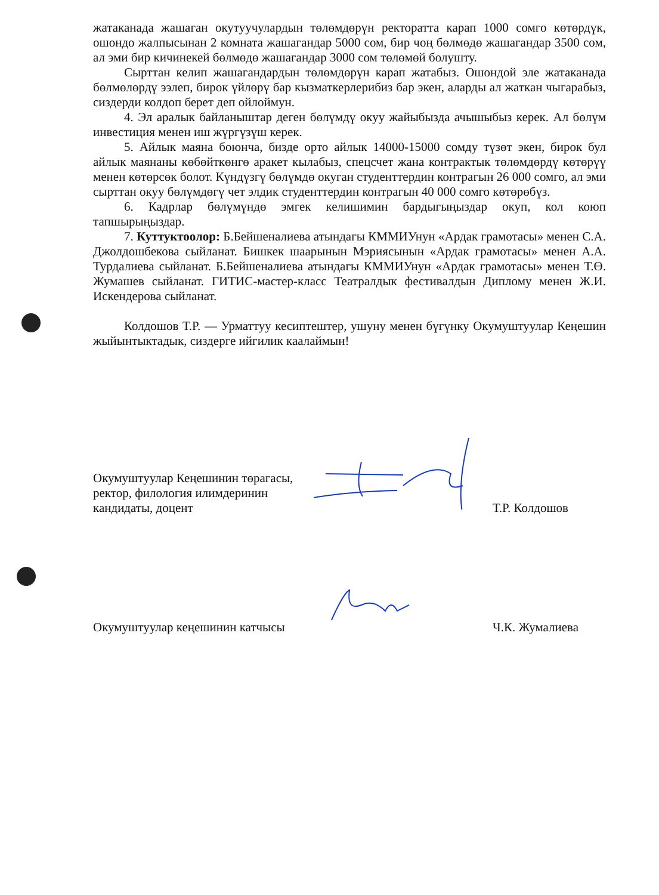жатаканада жашаган окутуучулардын төлөмдөрүн ректоратта карап 1000 сомго көтөрдүк, ошондо жалпысынан 2 комната жашагандар 5000 сом, бир чоң бөлмөдө жашагандар 3500 сом, ал эми бир кичинекей бөлмөдө жашагандар 3000 сом төлөмөй болушту.
Сырттан келип жашагандардын төлөмдөрүн карап жатабыз. Ошондой эле жатаканада бөлмөлөрдү ээлеп, бирок үйлөрү бар кызматкерлерибиз бар экен, аларды ал жаткан чыгарабыз, сиздерди колдоп берет деп ойлоймун.
4. Эл аралык байланыштар деген бөлүмдү окуу жайыбызда ачышыбыз керек. Ал бөлүм инвестиция менен иш жүргүзүш керек.
5. Айлык маяна боюнча, бизде орто айлык 14000-15000 сомду түзөт экен, бирок бул айлык маянаны көбөйткөнгө аракет кылабыз, спецсчет жана контрактык төлөмдөрдү көтөрүү менен көтөрсөк болот. Күндүзгү бөлүмдө окуган студенттердин контрагын 26 000 сомго, ал эми сырттан окуу бөлүмдөгү чет элдик студенттердин контрагын 40 000 сомго көтөрөбүз.
6. Кадрлар бөлүмүндө эмгек келишимин бардыгыңыздар окуп, кол коюп тапшырыңыздар.
7. Куттуктоолор: Б.Бейшеналиева атындагы КММИУнун «Ардак грамотасы» менен С.А. Джолдошбекова сыйланат. Бишкек шаарынын Мэриясынын «Ардак грамотасы» менен А.А. Турдалиева сыйланат. Б.Бейшеналиева атындагы КММИУнун «Ардак грамотасы» менен Т.Ө. Жумашев сыйланат. ГИТИС-мастер-класс Театралдык фестивалдын Диплому менен Ж.И. Искендерова сыйланат.
Колдошов Т.Р. — Урматтуу кесиптештер, ушуну менен бүгүнку Окумуштуулар Кеңешин жыйынтыктадык, сиздерге ийгилик каалаймын!
Окумуштуулар Кеңешинин төрагасы,
ректор, филология илимдеринин
кандидаты, доцент
Т.Р. Колдошов
Окумуштуулар кеңешинин катчысы
Ч.К. Жумалиева